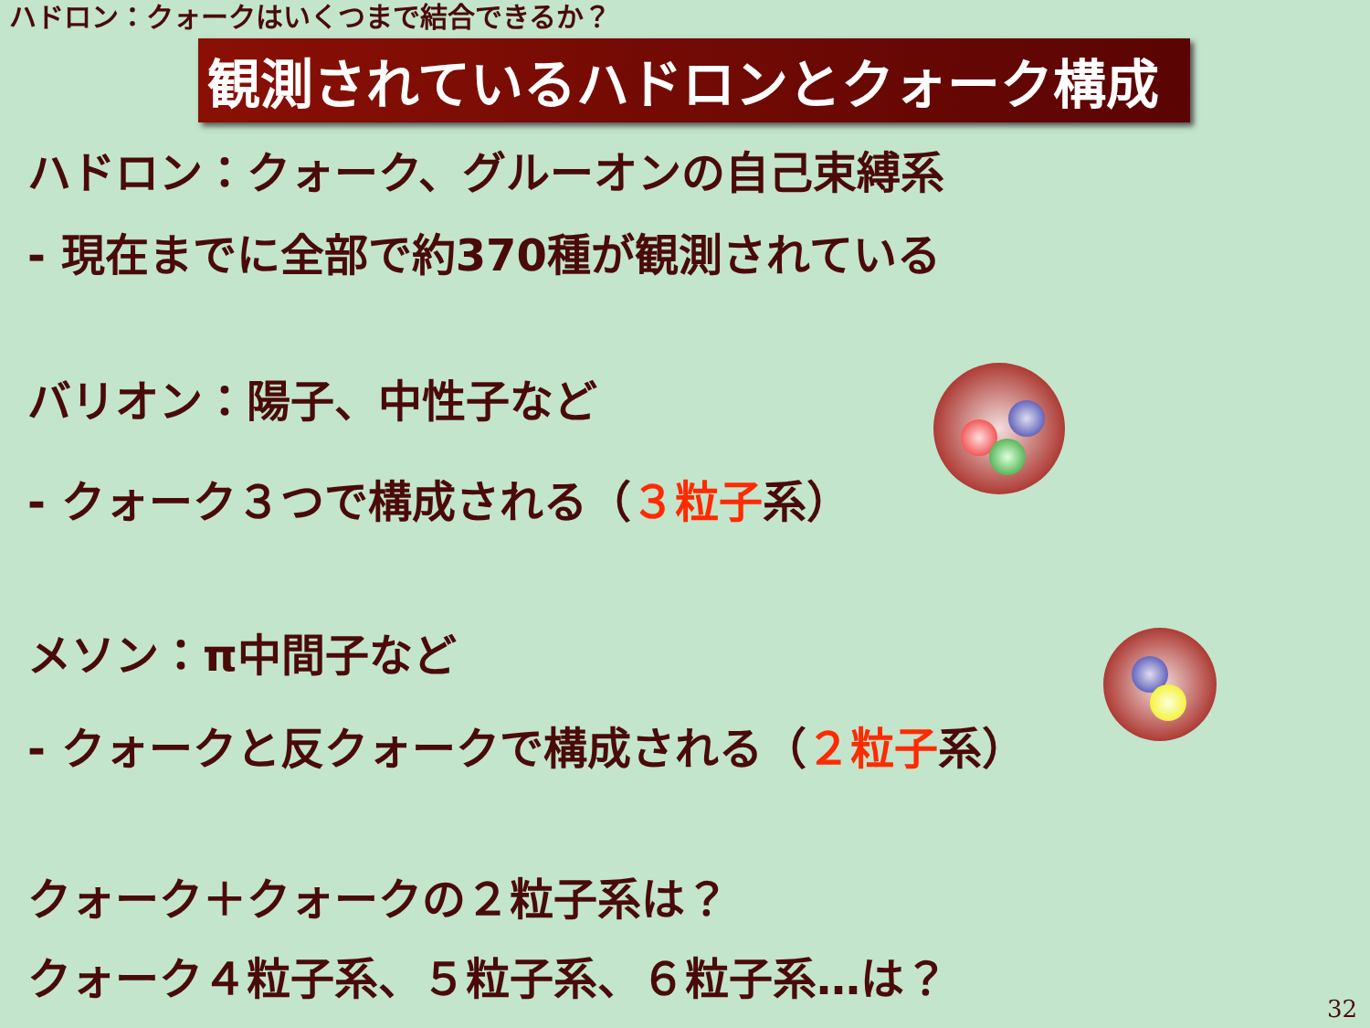ハドロン：クォークはいくつまで結合できるか？
観測されているハドロンとクォーク構成
ハドロン：クォーク、グルーオンの自己束縛系
- 現在までに全部で約370種が観測されている
バリオン：陽子、中性子など
- クォーク３つで構成される（３粒子系）
メソン：π中間子など
- クォークと反クォークで構成される（２粒子系）
クォーク＋クォークの２粒子系は？
クォーク４粒子系、５粒子系、６粒子系…は？
32